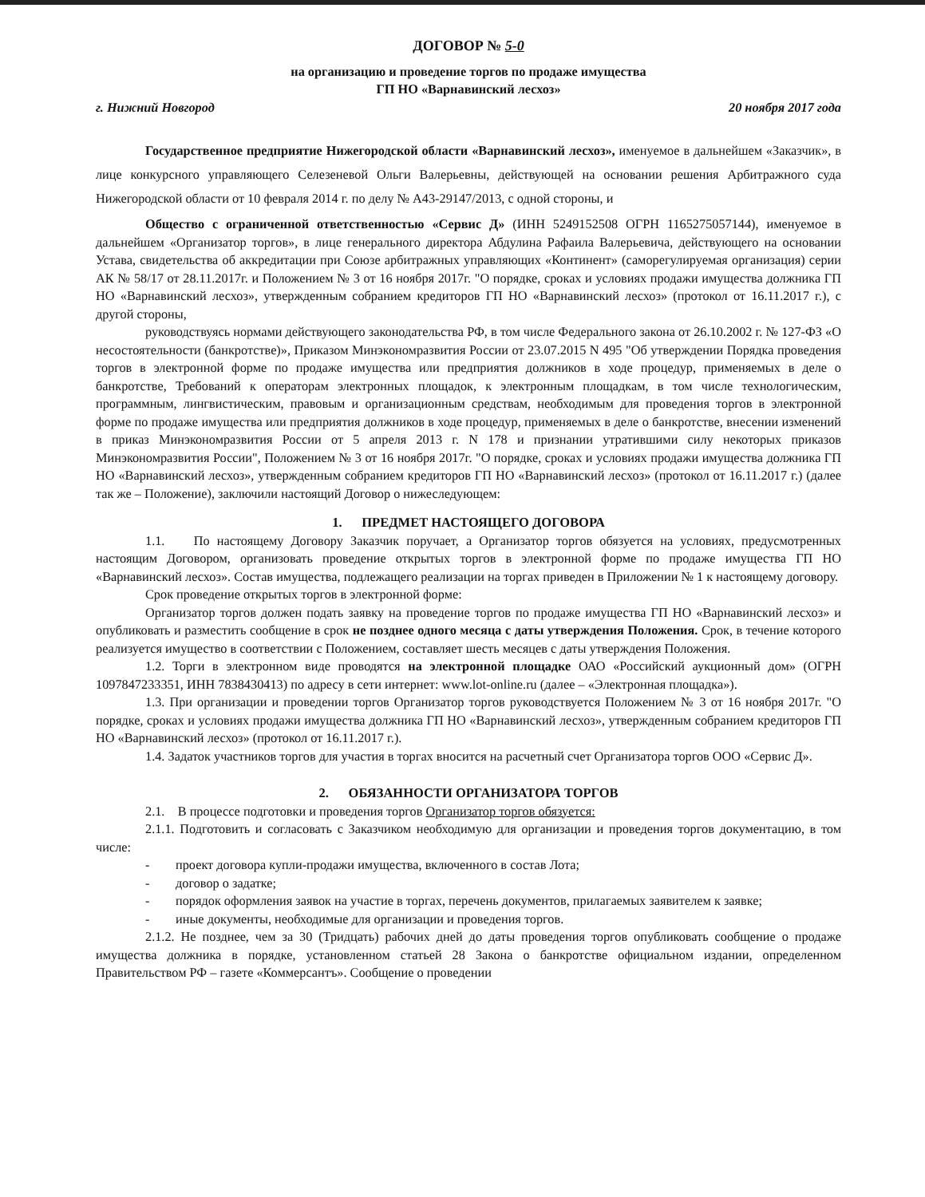ДОГОВОР № 5-0
на организацию и проведение торгов по продаже имущества
ГП НО «Варнавинский лесхоз»
г. Нижний Новгород 20 ноября 2017 года
Государственное предприятие Нижегородской области «Варнавинский лесхоз», именуемое в дальнейшем «Заказчик», в лице конкурсного управляющего Селезеневой Ольги Валерьевны, действующей на основании решения Арбитражного суда Нижегородской области от 10 февраля 2014 г. по делу № А43-29147/2013, с одной стороны, и
Общество с ограниченной ответственностью «Сервис Д» (ИНН 5249152508 ОГРН 1165275057144), именуемое в дальнейшем «Организатор торгов», в лице генерального директора Абдулина Рафаила Валерьевича, действующего на основании Устава, свидетельства об аккредитации при Союзе арбитражных управляющих «Континент» (саморегулируемая организация) серии АК № 58/17 от 28.11.2017г. и Положением № 3 от 16 ноября 2017г. "О порядке, сроках и условиях продажи имущества должника ГП НО «Варнавинский лесхоз», утвержденным собранием кредиторов ГП НО «Варнавинский лесхоз» (протокол от 16.11.2017 г.), с другой стороны,
руководствуясь нормами действующего законодательства РФ, в том числе Федерального закона от 26.10.2002 г. № 127-ФЗ «О несостоятельности (банкротстве)», Приказом Минэкономразвития России от 23.07.2015 N 495 "Об утверждении Порядка проведения торгов в электронной форме по продаже имущества или предприятия должников в ходе процедур, применяемых в деле о банкротстве, Требований к операторам электронных площадок, к электронным площадкам, в том числе технологическим, программным, лингвистическим, правовым и организационным средствам, необходимым для проведения торгов в электронной форме по продаже имущества или предприятия должников в ходе процедур, применяемых в деле о банкротстве, внесении изменений в приказ Минэкономразвития России от 5 апреля 2013 г. N 178 и признании утратившими силу некоторых приказов Минэкономразвития России", Положением № 3 от 16 ноября 2017г. "О порядке, сроках и условиях продажи имущества должника ГП НО «Варнавинский лесхоз», утвержденным собранием кредиторов ГП НО «Варнавинский лесхоз» (протокол от 16.11.2017 г.) (далее так же – Положение), заключили настоящий Договор о нижеследующем:
1. ПРЕДМЕТ НАСТОЯЩЕГО ДОГОВОРА
1.1. По настоящему Договору Заказчик поручает, а Организатор торгов обязуется на условиях, предусмотренных настоящим Договором, организовать проведение открытых торгов в электронной форме по продаже имущества ГП НО «Варнавинский лесхоз». Состав имущества, подлежащего реализации на торгах приведен в Приложении № 1 к настоящему договору.
Срок проведение открытых торгов в электронной форме:
Организатор торгов должен подать заявку на проведение торгов по продаже имущества ГП НО «Варнавинский лесхоз» и опубликовать и разместить сообщение в срок не позднее одного месяца с даты утверждения Положения. Срок, в течение которого реализуется имущество в соответствии с Положением, составляет шесть месяцев с даты утверждения Положения.
1.2. Торги в электронном виде проводятся на электронной площадке ОАО «Российский аукционный дом» (ОГРН 1097847233351, ИНН 7838430413) по адресу в сети интернет: www.lot-online.ru (далее – «Электронная площадка»).
1.3. При организации и проведении торгов Организатор торгов руководствуется Положением № 3 от 16 ноября 2017г. "О порядке, сроках и условиях продажи имущества должника ГП НО «Варнавинский лесхоз», утвержденным собранием кредиторов ГП НО «Варнавинский лесхоз» (протокол от 16.11.2017 г.).
1.4. Задаток участников торгов для участия в торгах вносится на расчетный счет Организатора торгов ООО «Сервис Д».
2. ОБЯЗАННОСТИ ОРГАНИЗАТОРА ТОРГОВ
2.1. В процессе подготовки и проведения торгов Организатор торгов обязуется:
2.1.1. Подготовить и согласовать с Заказчиком необходимую для организации и проведения торгов документацию, в том числе:
- проект договора купли-продажи имущества, включенного в состав Лота;
- договор о задатке;
- порядок оформления заявок на участие в торгах, перечень документов, прилагаемых заявителем к заявке;
- иные документы, необходимые для организации и проведения торгов.
2.1.2. Не позднее, чем за 30 (Тридцать) рабочих дней до даты проведения торгов опубликовать сообщение о продаже имущества должника в порядке, установленном статьей 28 Закона о банкротстве официальном издании, определенном Правительством РФ – газете «Коммерсантъ». Сообщение о проведении